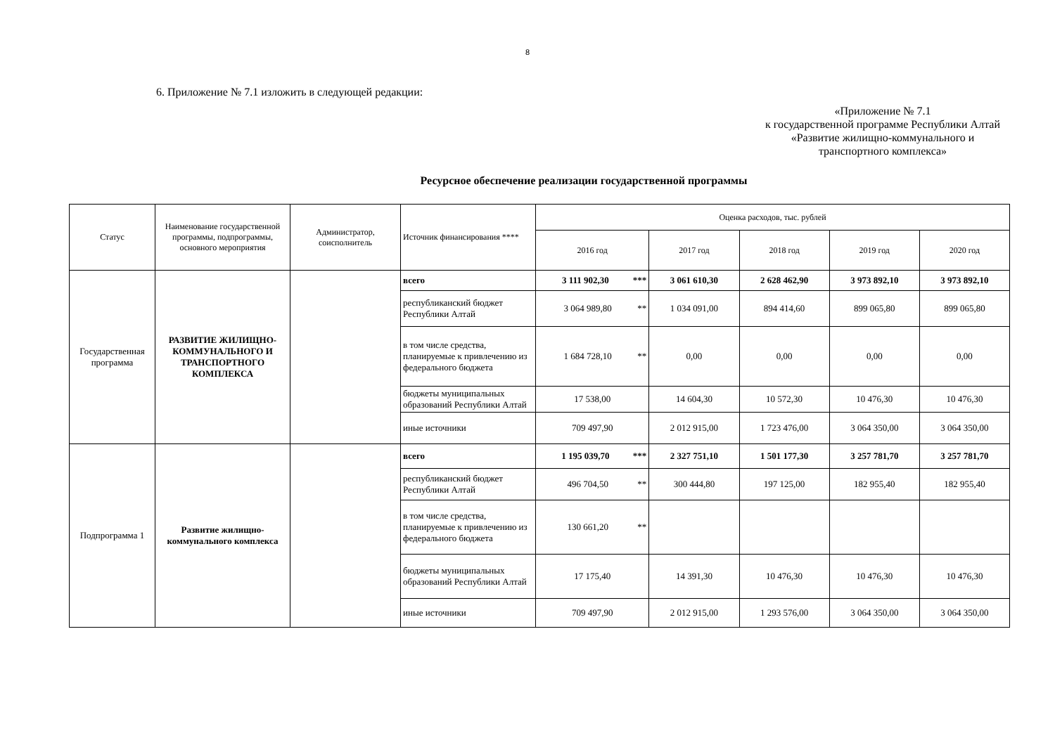8
6. Приложение № 7.1 изложить в следующей редакции:
«Приложение № 7.1
к государственной программе Республики Алтай
«Развитие жилищно-коммунального и
транспортного комплекса»
Ресурсное обеспечение реализации государственной программы
| Статус | Наименование государственной программы, подпрограммы, основного мероприятия | Администратор, соисполнитель | Источник финансирования **** | Оценка расходов, тыс. рублей | | | | |
| --- | --- | --- | --- | --- | --- | --- | --- | --- |
| | | | | 2016 год | 2017 год | 2018 год | 2019 год | 2020 год |
| Государственная программа | РАЗВИТИЕ ЖИЛИЩНО-КОММУНАЛЬНОГО И ТРАНСПОРТНОГО КОМПЛЕКСА | | всего | 3 111 902,30 *** | 3 061 610,30 | 2 628 462,90 | 3 973 892,10 | 3 973 892,10 |
| | | | республиканский бюджет Республики Алтай | 3 064 989,80 ** | 1 034 091,00 | 894 414,60 | 899 065,80 | 899 065,80 |
| | | | в том числе средства, планируемые к привлечению из федерального бюджета | 1 684 728,10 ** | 0,00 | 0,00 | 0,00 | 0,00 |
| | | | бюджеты муниципальных образований Республики Алтай | 17 538,00 | 14 604,30 | 10 572,30 | 10 476,30 | 10 476,30 |
| | | | иные источники | 709 497,90 | 2 012 915,00 | 1 723 476,00 | 3 064 350,00 | 3 064 350,00 |
| Подпрограмма 1 | Развитие жилищно-коммунального комплекса | | всего | 1 195 039,70 *** | 2 327 751,10 | 1 501 177,30 | 3 257 781,70 | 3 257 781,70 |
| | | | республиканский бюджет Республики Алтай | 496 704,50 ** | 300 444,80 | 197 125,00 | 182 955,40 | 182 955,40 |
| | | | в том числе средства, планируемые к привлечению из федерального бюджета | 130 661,20 ** | | | | |
| | | | бюджеты муниципальных образований Республики Алтай | 17 175,40 | 14 391,30 | 10 476,30 | 10 476,30 | 10 476,30 |
| | | | иные источники | 709 497,90 | 2 012 915,00 | 1 293 576,00 | 3 064 350,00 | 3 064 350,00 |